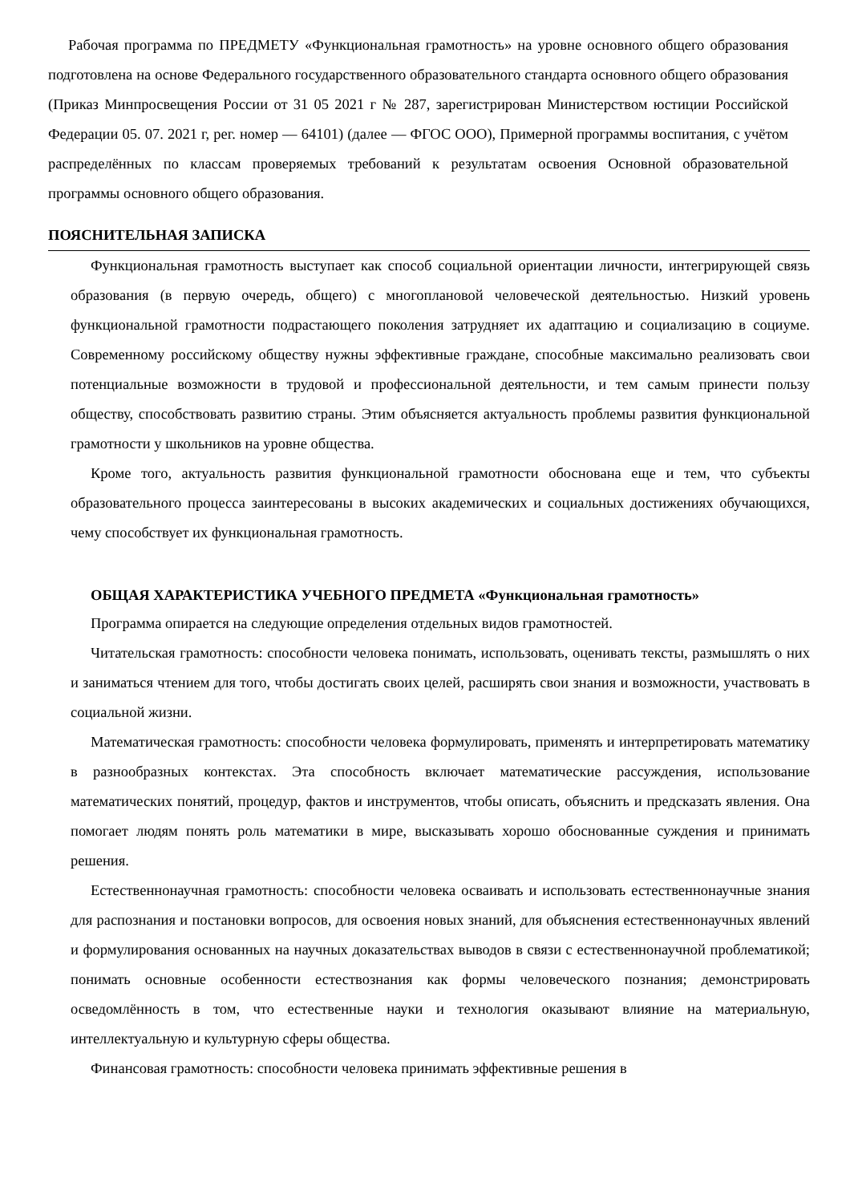Рабочая программа по ПРЕДМЕТУ «Функциональная грамотность» на уровне основного общего образования подготовлена на основе Федерального государственного образовательного стандарта основного общего образования (Приказ Минпросвещения России от 31 05 2021 г № 287, зарегистрирован Министерством юстиции Российской Федерации 05. 07. 2021 г, рег. номер — 64101) (далее — ФГОС ООО), Примерной программы воспитания, с учётом распределённых по классам проверяемых требований к результатам освоения Основной образовательной программы основного общего образования.
ПОЯСНИТЕЛЬНАЯ ЗАПИСКА
Функциональная грамотность выступает как способ социальной ориентации личности, интегрирующей связь образования (в первую очередь, общего) с многоплановой человеческой деятельностью. Низкий уровень функциональной грамотности подрастающего поколения затрудняет их адаптацию и социализацию в социуме. Современному российскому обществу нужны эффективные граждане, способные максимально реализовать свои потенциальные возможности в трудовой и профессиональной деятельности, и тем самым принести пользу обществу, способствовать развитию страны. Этим объясняется актуальность проблемы развития функциональной грамотности у школьников на уровне общества.
Кроме того, актуальность развития функциональной грамотности обоснована еще и тем, что субъекты образовательного процесса заинтересованы в высоких академических и социальных достижениях обучающихся, чему способствует их функциональная грамотность.
ОБЩАЯ ХАРАКТЕРИСТИКА УЧЕБНОГО ПРЕДМЕТА «Функциональная грамотность»
Программа опирается на следующие определения отдельных видов грамотностей.
Читательская грамотность: способности человека понимать, использовать, оценивать тексты, размышлять о них и заниматься чтением для того, чтобы достигать своих целей, расширять свои знания и возможности, участвовать в социальной жизни.
Математическая грамотность: способности человека формулировать, применять и интерпретировать математику в разнообразных контекстах. Эта способность включает математические рассуждения, использование математических понятий, процедур, фактов и инструментов, чтобы описать, объяснить и предсказать явления. Она помогает людям понять роль математики в мире, высказывать хорошо обоснованные суждения и принимать решения.
Естественнонаучная грамотность: способности человека осваивать и использовать естественнонаучные знания для распознания и постановки вопросов, для освоения новых знаний, для объяснения естественнонаучных явлений и формулирования основанных на научных доказательствах выводов в связи с естественнонаучной проблематикой; понимать основные особенности естествознания как формы человеческого познания; демонстрировать осведомлённость в том, что естественные науки и технология оказывают влияние на материальную, интеллектуальную и культурную сферы общества.
Финансовая грамотность: способности человека принимать эффективные решения в